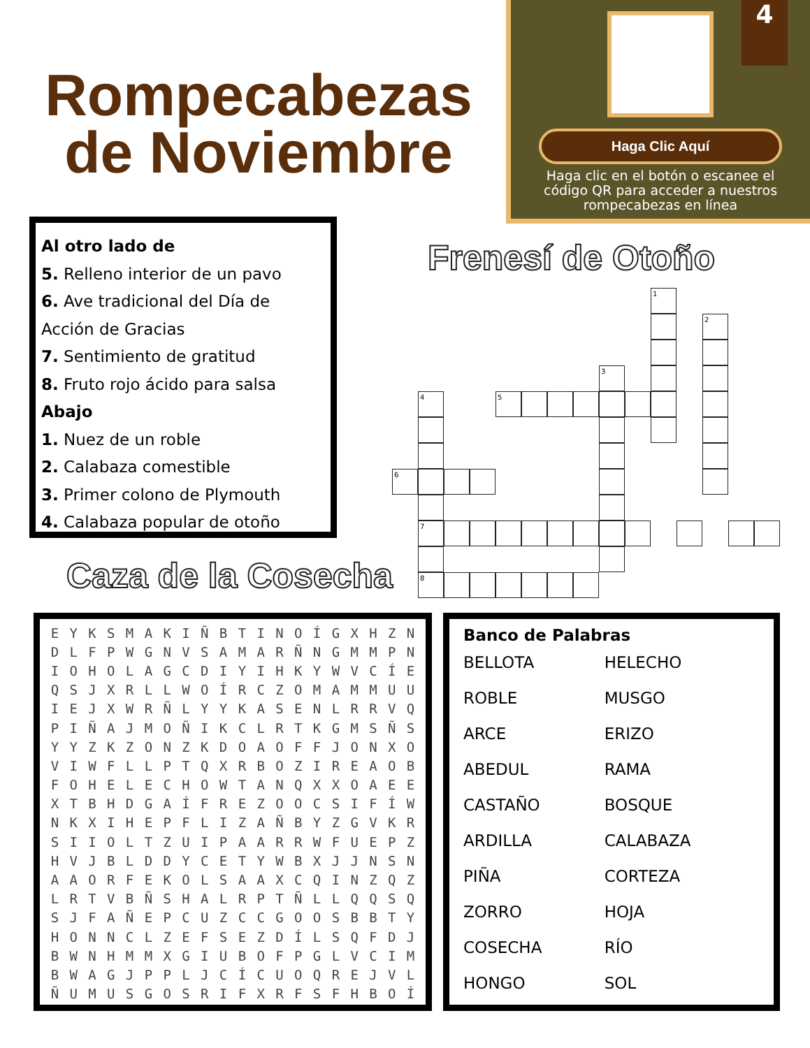Rompecabezas
de Noviembre
Haga Clic Aquí
Haga clic en el botón o escanee el código QR para acceder a nuestros rompecabezas en línea
4
Al otro lado de
5. Relleno interior de un pavo
6. Ave tradicional del Día de Acción de Gracias
7. Sentimiento de gratitud
8. Fruto rojo ácido para salsa
Abajo
1. Nuez de un roble
2. Calabaza comestible
3. Primer colono de Plymouth
4. Calabaza popular de otoño
Frenesí de Otoño
1
2
3
4 5
6
7
8
Caza de la Cosecha
| E | Y | K | S | M | A | K | I | Ñ | B | T | I | N | O | Í | G | X | H | Z | N |
| D | L | F | P | W | G | N | V | S | A | M | A | R | Ñ | N | G | M | M | P | N |
| I | O | H | O | L | A | G | C | D | I | Y | I | H | K | Y | W | V | C | Í | E |
| Q | S | J | X | R | L | L | W | O | Í | R | C | Z | O | M | A | M | M | U | U |
| I | E | J | X | W | R | Ñ | L | Y | Y | K | A | S | E | N | L | R | R | V | Q |
| P | I | Ñ | A | J | M | O | Ñ | I | K | C | L | R | T | K | G | M | S | Ñ | S |
| Y | Y | Z | K | Z | O | N | Z | K | D | O | A | O | F | F | J | O | N | X | O |
| V | I | W | F | L | L | P | T | Q | X | R | B | O | Z | I | R | E | A | O | B |
| F | O | H | E | L | E | C | H | O | W | T | A | N | Q | X | X | O | A | E | E |
| X | T | B | H | D | G | A | Í | F | R | E | Z | O | O | C | S | I | F | Í | W |
| N | K | X | I | H | E | P | F | L | I | Z | A | Ñ | B | Y | Z | G | V | K | R |
| S | I | I | O | L | T | Z | U | I | P | A | A | R | R | W | F | U | E | P | Z |
| H | V | J | B | L | D | D | Y | C | E | T | Y | W | B | X | J | J | N | S | N |
| A | A | O | R | F | E | K | O | L | S | A | A | X | C | Q | I | N | Z | Q | Z |
| L | R | T | V | B | Ñ | S | H | A | L | R | P | T | Ñ | L | L | Q | Q | S | Q |
| S | J | F | A | Ñ | E | P | C | U | Z | C | C | G | O | O | S | B | B | T | Y |
| H | O | N | N | C | L | Z | E | F | S | E | Z | D | Í | L | S | Q | F | D | J |
| B | W | N | H | M | M | X | G | I | U | B | O | F | P | G | L | V | C | I | M |
| B | W | A | G | J | P | P | L | J | C | Í | C | U | O | Q | R | E | J | V | L |
| Ñ | U | M | U | S | G | O | S | R | I | F | X | R | F | S | F | H | B | O | Í |
Banco de Palabras
| BELLOTA | HELECHO |
| ROBLE | MUSGO |
| ARCE | ERIZO |
| ABEDUL | RAMA |
| CASTAÑO | BOSQUE |
| ARDILLA | CALABAZA |
| PIÑA | CORTEZA |
| ZORRO | HOJA |
| COSECHA | RÍO |
| HONGO | SOL |